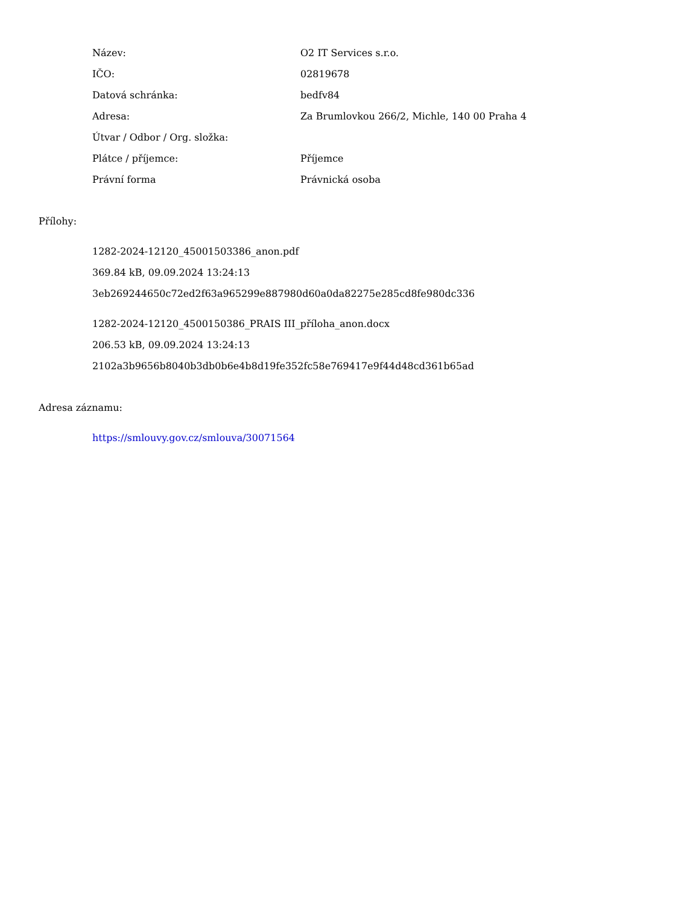| Název: | O2 IT Services s.r.o. |
| IČO: | 02819678 |
| Datová schránka: | bedfv84 |
| Adresa: | Za Brumlovkou 266/2, Michle, 140 00 Praha 4 |
| Útvar / Odbor / Org. složka: | |
| Plátce / příjemce: | Příjemce |
| Právní forma | Právnická osoba |
Přílohy:
1282-2024-12120_45001503386_anon.pdf
369.84 kB, 09.09.2024 13:24:13
3eb269244650c72ed2f63a965299e887980d60a0da82275e285cd8fe980dc336
1282-2024-12120_4500150386_PRAIS III_příloha_anon.docx
206.53 kB, 09.09.2024 13:24:13
2102a3b9656b8040b3db0b6e4b8d19fe352fc58e769417e9f44d48cd361b65ad
Adresa záznamu:
https://smlouvy.gov.cz/smlouva/30071564